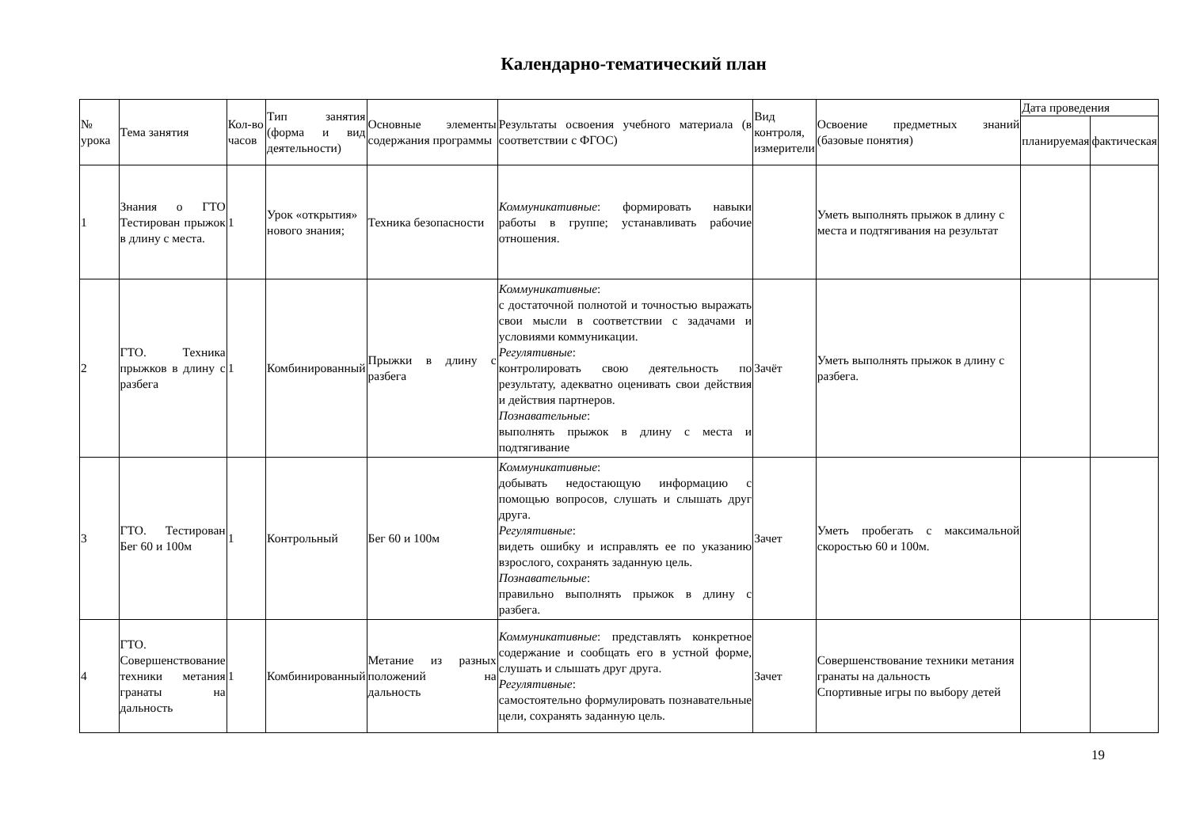Календарно-тематический план
| № урока | Тема занятия | Кол-во часов | Тип занятия (форма и вид деятельности) | Основные элементы содержания программы | Результаты освоения учебного материала (в соответствии с ФГОС) | Вид контроля, измерители | Освоение предметных знаний (базовые понятия) | Дата проведения | |
| --- | --- | --- | --- | --- | --- | --- | --- | --- | --- |
| | | | | | | | | планируемая | фактическая |
| 1 | Знания о ГТО Тестирован прыжок в длину с места. | 1 | Урок «открытия» нового знания; | Техника безопасности | Коммуникативные : формировать навыки работы в группе; устанавливать рабочие отношения. | | Уметь выполнять прыжок в длину с места и подтягивания на результат | | |
| 2 | ГТО. Техника прыжков в длину с разбега | 1 | Комбинированный | Прыжки в длину с разбега | Коммуникативные : с достаточной полнотой и точностью выражать свои мысли в соответствии с задачами и условиями коммуникации. Регулятивные : контролировать свою деятельность по результату, адекватно оценивать свои действия и действия партнеров. Познавательные : выполнять прыжок в длину с места и подтягивание | Зачёт | Уметь выполнять прыжок в длину с разбега. | | |
| 3 | ГТО. Тестирован Бег 60 и 100м | 1 | Контрольный | Бег 60 и 100м | Коммуникативные : добывать недостающую информацию с помощью вопросов, слушать и слышать друг друга. Регулятивные : видеть ошибку и исправлять ее по указанию взрослого, сохранять заданную цель. Познавательные : правильно выполнять прыжок в длину с разбега. | Зачет | Уметь пробегать с максимальной скоростью 60 и 100м. | | |
| 4 | ГТО. Совершенствование техники метания гранаты на дальность | 1 | Комбинированный | Метание из разных положений на дальность | Коммуникативные : представлять конкретное содержание и сообщать его в устной форме, слушать и слышать друг друга. Регулятивные : самостоятельно формулировать познавательные цели, сохранять заданную цель. | Зачет | Совершенствование техники метания гранаты на дальность Спортивные игры по выбору детей | | |
19